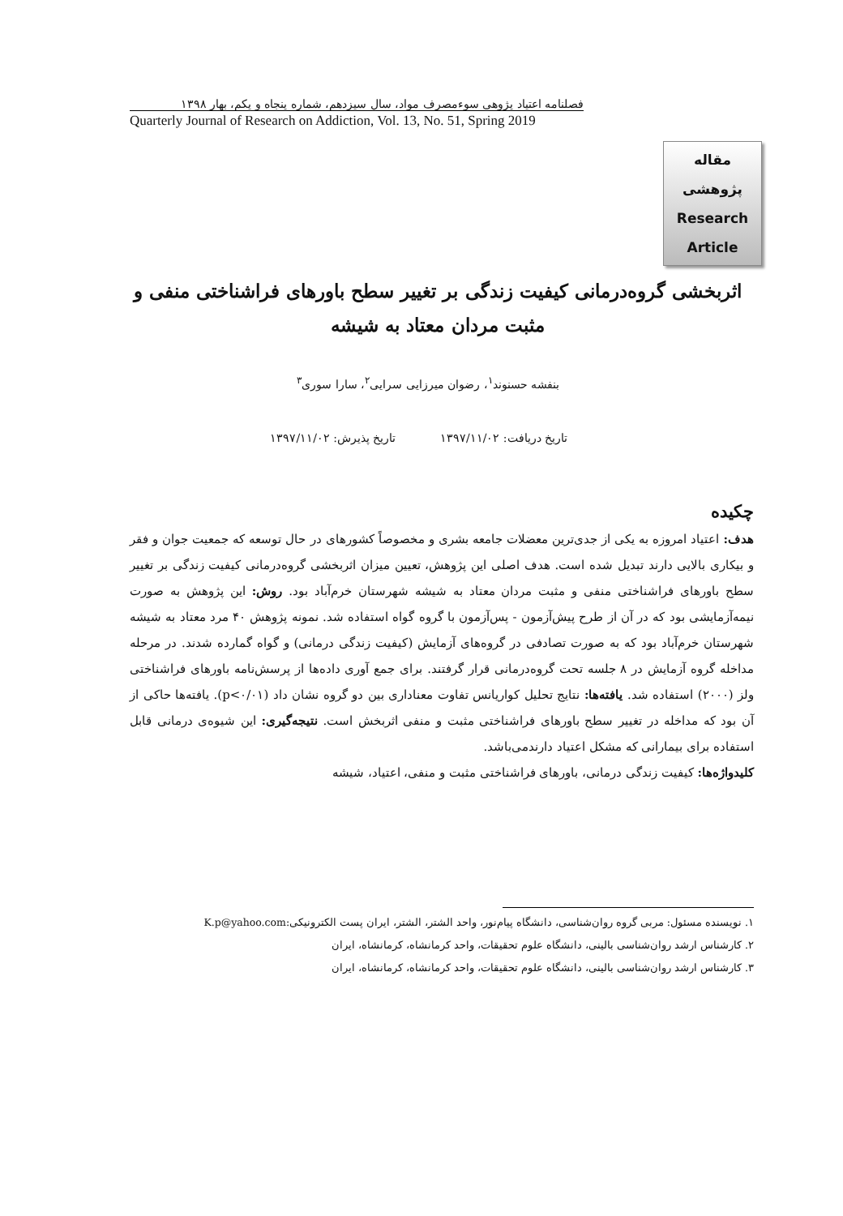فصلنامه اعتیاد پژوهی سوءمصرف مواد، سال سیزدهم، شماره پنجاه و یکم، بهار ۱۳۹۸
Quarterly Journal of Research on Addiction, Vol. 13, No. 51, Spring 2019
مقاله
پژوهشی
Research
Article
اثربخشی گروه‌درمانی کیفیت زندگی بر تغییر سطح باورهای فراشناختی منفی و مثبت مردان معتاد به شیشه
بنفشه حسنوند<sup>۱</sup>، رضوان میرزایی سرایی<sup>۲</sup>، سارا سوری<sup>۳</sup>
تاریخ دریافت: ۱۳۹۷/۱۱/۰۲ تاریخ پذیرش: ۱۳۹۷/۱۱/۰۲
چکیده
هدف: اعتیاد امروزه به یکی از جدی‌ترین معضلات جامعه بشری و مخصوصاً کشورهای در حال توسعه که جمعیت جوان و فقر و بیکاری بالایی دارند تبدیل شده است. هدف اصلی این پژوهش، تعیین میزان اثربخشی گروه‌درمانی کیفیت زندگی بر تغییر سطح باورهای فراشناختی منفی و مثبت مردان معتاد به شیشه شهرستان خرم‌آباد بود. روش: این پژوهش به صورت نیمه‌آزمایشی بود که در آن از طرح پیش‌آزمون - پس‌آزمون با گروه گواه استفاده شد. نمونه پژوهش ۴۰ مرد معتاد به شیشه شهرستان خرم‌آباد بود که به صورت تصادفی در گروه‌های آزمایش (کیفیت زندگی درمانی) و گواه گمارده شدند. در مرحله مداخله گروه آزمایش در ۸ جلسه تحت گروه‌درمانی قرار گرفتند. برای جمع آوری داده‌ها از پرسش‌نامه باورهای فراشناختی ولز (۲۰۰۰) استفاده شد. یافته‌ها: نتایج تحلیل کواریانس تفاوت معناداری بین دو گروه نشان داد (p<۰/۰۱). یافته‌ها حاکی از آن بود که مداخله در تغییر سطح باورهای فراشناختی مثبت و منفی اثربخش است. نتیجه‌گیری: این شیوه‌ی درمانی قابل استفاده برای بیمارانی که مشکل اعتیاد دارند‌می‌باشد.
کلیدواژه‌ها: کیفیت زندگی درمانی، باورهای فراشناختی مثبت و منفی، اعتیاد، شیشه
۱. نویسنده مسئول: مربی گروه روان‌شناسی، دانشگاه پیام‌نور، واحد الشتر، الشتر، ایران پست الکترونیکی:K.p@yahoo.com
۲. کارشناس ارشد روان‌شناسی بالینی، دانشگاه علوم تحقیقات، واحد کرمانشاه، کرمانشاه، ایران
۳. کارشناس ارشد روان‌شناسی بالینی، دانشگاه علوم تحقیقات، واحد کرمانشاه، کرمانشاه، ایران